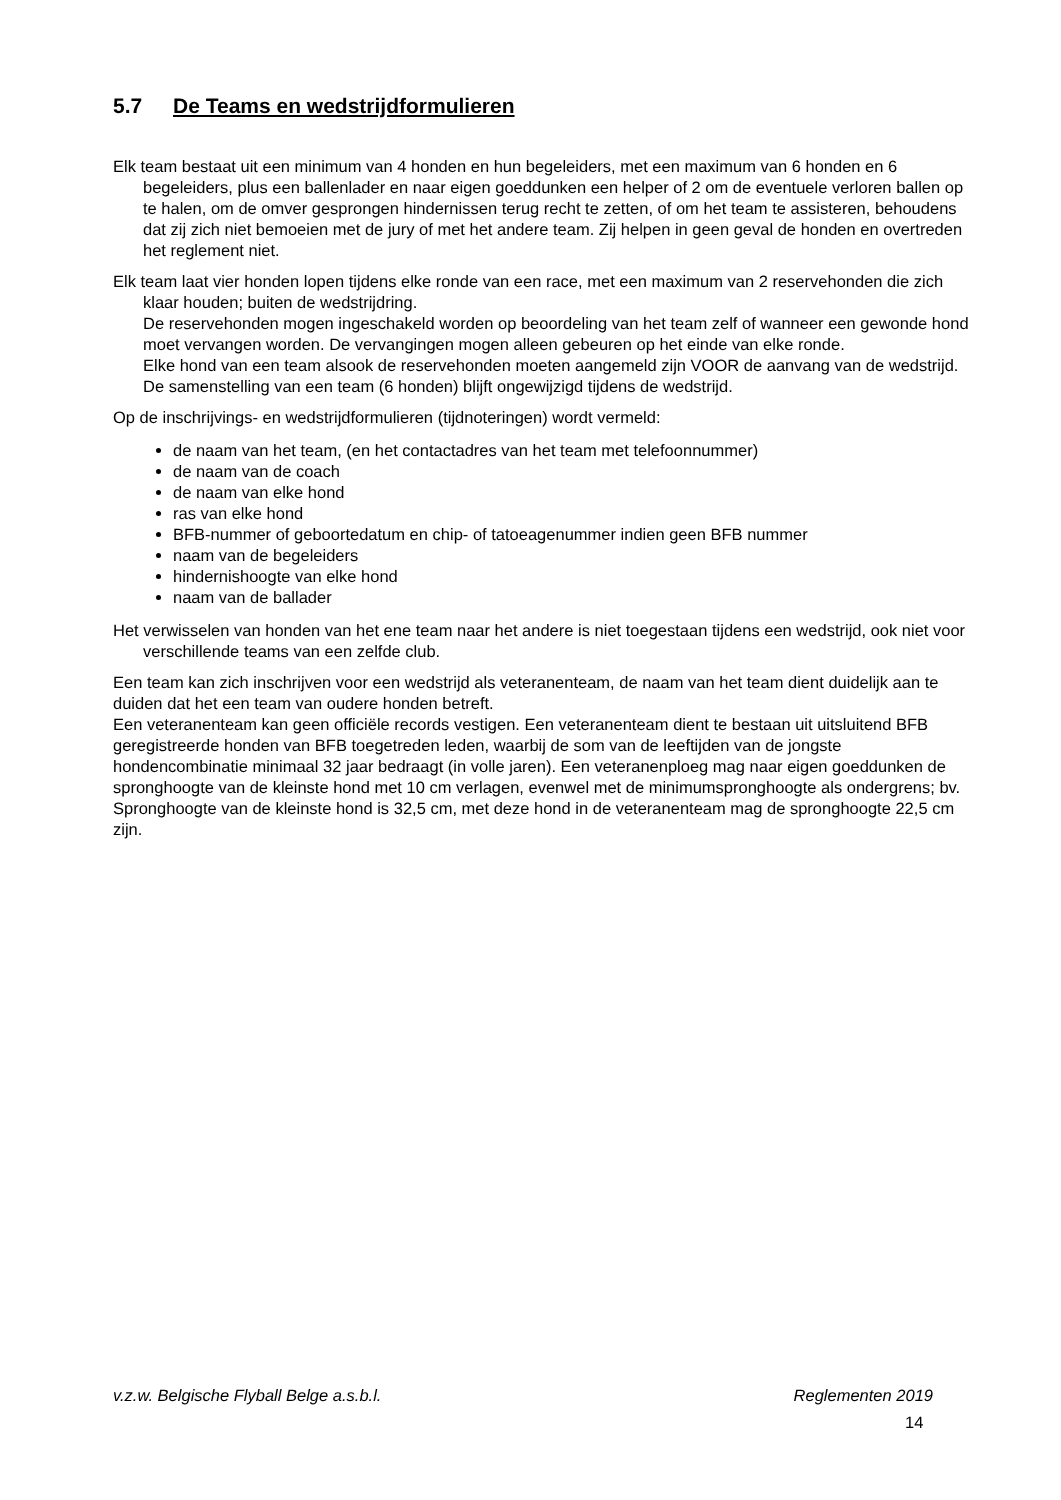5.7 De Teams en wedstrijdformulieren
Elk team bestaat uit een minimum van 4 honden en hun begeleiders, met een maximum van 6 honden en 6 begeleiders, plus een ballenlader en naar eigen goeddunken een helper of 2 om de eventuele verloren ballen op te halen, om de omver gesprongen hindernissen terug recht te zetten, of om het team te assisteren, behoudens dat zij zich niet bemoeien met de jury of met het andere team. Zij helpen in geen geval de honden en overtreden het reglement niet.
Elk team laat vier honden lopen tijdens elke ronde van een race, met een maximum van 2 reservehonden die zich klaar houden; buiten de wedstrijdring.
De reservehonden mogen ingeschakeld worden op beoordeling van het team zelf of wanneer een gewonde hond moet vervangen worden. De vervangingen mogen alleen gebeuren op het einde van elke ronde.
Elke hond van een team alsook de reservehonden moeten aangemeld zijn VOOR de aanvang van de wedstrijd.
De samenstelling van een team (6 honden) blijft ongewijzigd tijdens de wedstrijd.
Op de inschrijvings- en wedstrijdformulieren (tijdnoteringen) wordt vermeld:
de naam van het team, (en het contactadres van het team met telefoonnummer)
de naam van de coach
de naam van elke hond
ras van elke hond
BFB-nummer of geboortedatum en chip- of tatoeagenummer indien geen BFB nummer
naam van de begeleiders
hindernishoogte van elke hond
naam van de ballader
Het verwisselen van honden van het ene team naar het andere is niet toegestaan tijdens een wedstrijd, ook niet voor verschillende teams van een zelfde club.
Een team kan zich inschrijven voor een wedstrijd als veteranenteam, de naam van het team dient duidelijk aan te duiden dat het een team van oudere honden betreft.
Een veteranenteam kan geen officiële records vestigen. Een veteranenteam dient te bestaan uit uitsluitend BFB geregistreerde honden van BFB toegetreden leden, waarbij de som van de leeftijden van de jongste hondencombinatie minimaal 32 jaar bedraagt (in volle jaren). Een veteranenploeg mag naar eigen goeddunken de spronghoogte van de kleinste hond met 10 cm verlagen, evenwel met de minimumspronghoogte als ondergrens; bv. Spronghoogte van de kleinste hond is 32,5 cm, met deze hond in de veteranenteam mag de spronghoogte 22,5 cm zijn.
v.z.w. Belgische Flyball Belge a.s.b.l. Reglementen 2019
14